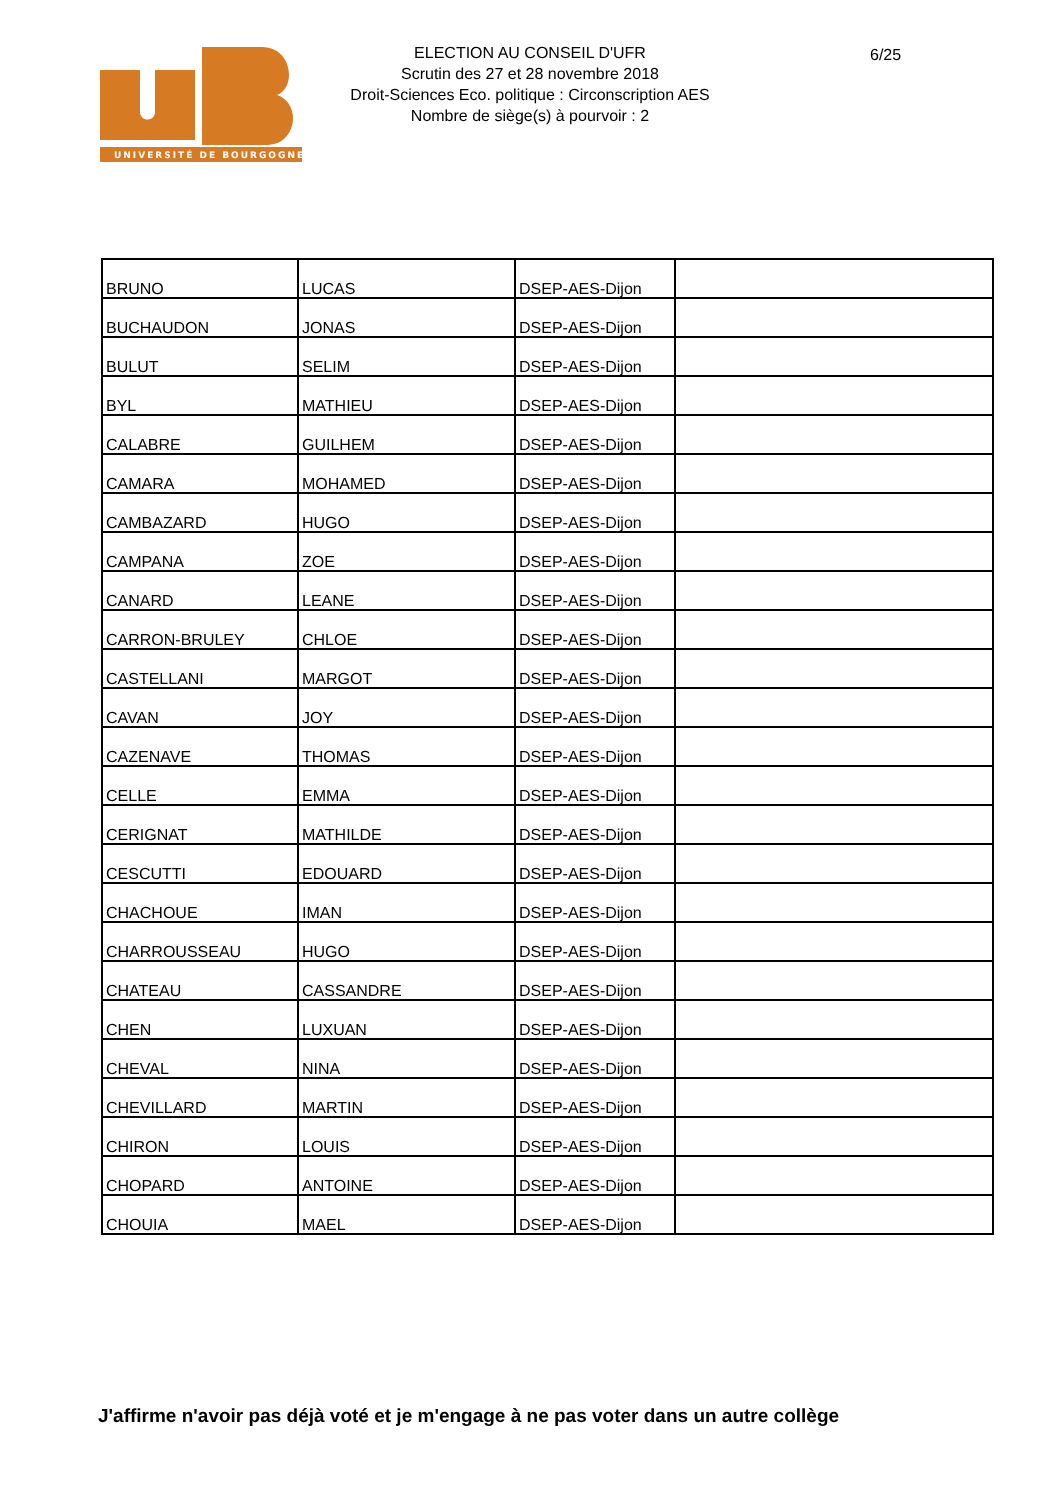UNIVERSITÉ DE BOURGOGNE
ELECTION AU CONSEIL D'UFR
Scrutin des 27 et 28 novembre 2018
Droit-Sciences Eco. politique : Circonscription AES
Nombre de siège(s) à pourvoir : 2
6/25
| BRUNO | LUCAS | DSEP-AES-Dijon | |
| BUCHAUDON | JONAS | DSEP-AES-Dijon | |
| BULUT | SELIM | DSEP-AES-Dijon | |
| BYL | MATHIEU | DSEP-AES-Dijon | |
| CALABRE | GUILHEM | DSEP-AES-Dijon | |
| CAMARA | MOHAMED | DSEP-AES-Dijon | |
| CAMBAZARD | HUGO | DSEP-AES-Dijon | |
| CAMPANA | ZOE | DSEP-AES-Dijon | |
| CANARD | LEANE | DSEP-AES-Dijon | |
| CARRON-BRULEY | CHLOE | DSEP-AES-Dijon | |
| CASTELLANI | MARGOT | DSEP-AES-Dijon | |
| CAVAN | JOY | DSEP-AES-Dijon | |
| CAZENAVE | THOMAS | DSEP-AES-Dijon | |
| CELLE | EMMA | DSEP-AES-Dijon | |
| CERIGNAT | MATHILDE | DSEP-AES-Dijon | |
| CESCUTTI | EDOUARD | DSEP-AES-Dijon | |
| CHACHOUE | IMAN | DSEP-AES-Dijon | |
| CHARROUSSEAU | HUGO | DSEP-AES-Dijon | |
| CHATEAU | CASSANDRE | DSEP-AES-Dijon | |
| CHEN | LUXUAN | DSEP-AES-Dijon | |
| CHEVAL | NINA | DSEP-AES-Dijon | |
| CHEVILLARD | MARTIN | DSEP-AES-Dijon | |
| CHIRON | LOUIS | DSEP-AES-Dijon | |
| CHOPARD | ANTOINE | DSEP-AES-Dijon | |
| CHOUIA | MAEL | DSEP-AES-Dijon | |
J'affirme n'avoir pas déjà voté et je m'engage à ne pas voter dans un autre collège